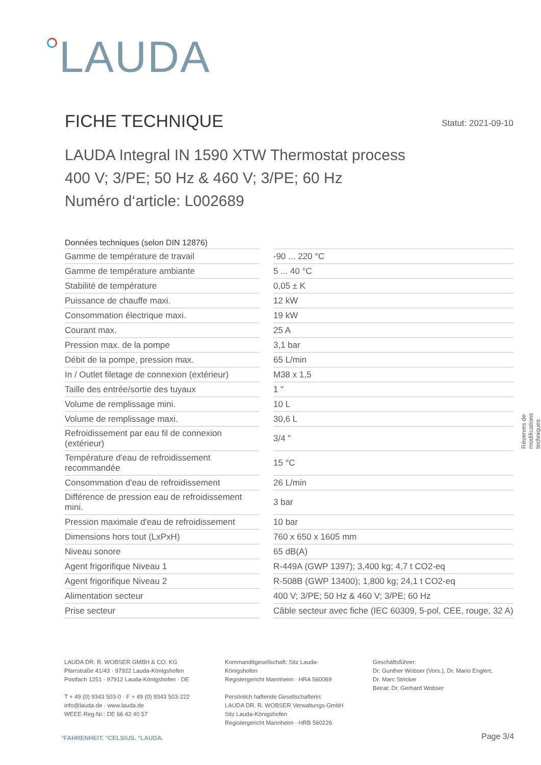LAUDA
FICHE TECHNIQUE
Statut: 2021-09-10
LAUDA Integral IN 1590 XTW Thermostat process
400 V; 3/PE; 50 Hz & 460 V; 3/PE; 60 Hz
Numéro d‘article: L002689
| Données techniques (selon DIN 12876) | | |
| --- | --- | --- |
| Gamme de température de travail | | -90 ... 220 °C |
| Gamme de température ambiante | | 5 ... 40 °C |
| Stabilité de température | | 0,05 ± K |
| Puissance de chauffe maxi. | | 12 kW |
| Consommation électrique maxi. | | 19 kW |
| Courant max. | | 25 A |
| Pression max. de la pompe | | 3,1 bar |
| Débit de la pompe, pression max. | | 65 L/min |
| In / Outlet filetage de connexion (extérieur) | | M38 x 1,5 |
| Taille des entrée/sortie des tuyaux | | 1 " |
| Volume de remplissage mini. | | 10 L |
| Volume de remplissage maxi. | | 30,6 L |
| Refroidissement par eau fil de connexion (extérieur) | | 3/4 " |
| Température d'eau de refroidissement recommandée | | 15 °C |
| Consommation d'eau de refroidissement | | 26 L/min |
| Différence de pression eau de refroidissement mini. | | 3 bar |
| Pression maximale d'eau de refroidissement | | 10 bar |
| Dimensions hors tout (LxPxH) | | 760 x 650 x 1605 mm |
| Niveau sonore | | 65 dB(A) |
| Agent frigorifique Niveau 1 | | R-449A (GWP 1397); 3,400 kg; 4,7 t CO2-eq |
| Agent frigorifique Niveau 2 | | R-508B (GWP 13400); 1,800 kg; 24,1 t CO2-eq |
| Alimentation secteur | | 400 V; 3/PE; 50 Hz & 460 V; 3/PE; 60 Hz |
| Prise secteur | | Câble secteur avec fiche (IEC 60309, 5-pol, CEE, rouge, 32 A) |
Réserves de modifications techniques
LAUDA DR. R. WOBSER GMBH & CO. KG
Pfarrstraße 41/43 · 97922 Lauda-Königshofen
Postfach 1251 · 97912 Lauda-Königshofen · DE
T + 49 (0) 9343 503-0 · F + 49 (0) 9343 503-222
info@lauda.de · www.lauda.de
WEEE-Reg-Nr.: DE 66 42 40 57
Kommanditgesellschaft: Sitz Lauda-Königshofen
Registergericht Mannheim · HRA 560069
Persönlich haftende Gesellschafterin:
LAUDA DR. R. WOBSER Verwaltungs-GmbH
Sitz Lauda-Königshofen
Registergericht Mannheim · HRB 560226
Geschäftsführer:
Dr. Gunther Wobser (Vors.), Dr. Mario Englert,
Dr. Marc Stricker
Beirat: Dr. Gerhard Wobser
°FAHRENHEIT. °CELSIUS. °LAUDA. Page 3/4